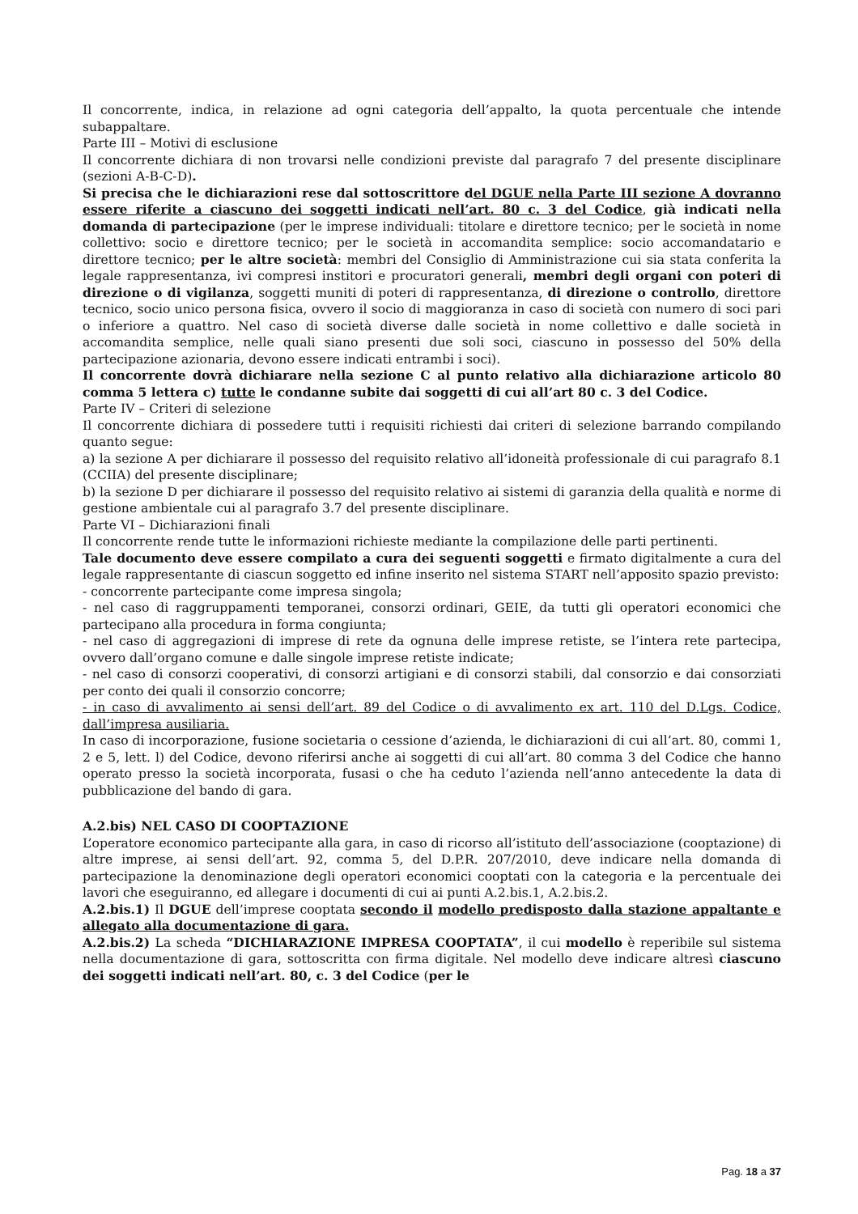Il concorrente, indica, in relazione ad ogni categoria dell’appalto, la quota percentuale che intende subappaltare.
Parte III – Motivi di esclusione
Il concorrente dichiara di non trovarsi nelle condizioni previste dal paragrafo 7 del presente disciplinare (sezioni A-B-C-D).
Si precisa che le dichiarazioni rese dal sottoscrittore del DGUE nella Parte III sezione A dovranno essere riferite a ciascuno dei soggetti indicati nell’art. 80 c. 3 del Codice, già indicati nella domanda di partecipazione (per le imprese individuali: titolare e direttore tecnico; per le società in nome collettivo: socio e direttore tecnico; per le società in accomandita semplice: socio accomandatario e direttore tecnico; per le altre società: membri del Consiglio di Amministrazione cui sia stata conferita la legale rappresentanza, ivi compresi institori e procuratori generali, membri degli organi con poteri di direzione o di vigilanza, soggetti muniti di poteri di rappresentanza, di direzione o controllo, direttore tecnico, socio unico persona fisica, ovvero il socio di maggioranza in caso di società con numero di soci pari o inferiore a quattro. Nel caso di società diverse dalle società in nome collettivo e dalle società in accomandita semplice, nelle quali siano presenti due soli soci, ciascuno in possesso del 50% della partecipazione azionaria, devono essere indicati entrambi i soci).
Il concorrente dovrà dichiarare nella sezione C al punto relativo alla dichiarazione articolo 80 comma 5 lettera c) tutte le condanne subite dai soggetti di cui all’art 80 c. 3 del Codice.
Parte IV – Criteri di selezione
Il concorrente dichiara di possedere tutti i requisiti richiesti dai criteri di selezione barrando compilando quanto segue:
a) la sezione A per dichiarare il possesso del requisito relativo all’idoneità professionale di cui paragrafo 8.1 (CCIIA) del presente disciplinare;
b) la sezione D per dichiarare il possesso del requisito relativo ai sistemi di garanzia della qualità e norme di gestione ambientale cui al paragrafo 3.7 del presente disciplinare.
Parte VI – Dichiarazioni finali
Il concorrente rende tutte le informazioni richieste mediante la compilazione delle parti pertinenti.
Tale documento deve essere compilato a cura dei seguenti soggetti e firmato digitalmente a cura del legale rappresentante di ciascun soggetto ed infine inserito nel sistema START nell’apposito spazio previsto:
- concorrente partecipante come impresa singola;
- nel caso di raggruppamenti temporanei, consorzi ordinari, GEIE, da tutti gli operatori economici che partecipano alla procedura in forma congiunta;
- nel caso di aggregazioni di imprese di rete da ognuna delle imprese retiste, se l’intera rete partecipa, ovvero dall’organo comune e dalle singole imprese retiste indicate;
- nel caso di consorzi cooperativi, di consorzi artigiani e di consorzi stabili, dal consorzio e dai consorziati per conto dei quali il consorzio concorre;
- in caso di avvalimento ai sensi dell’art. 89 del Codice o di avvalimento ex art. 110 del D.Lgs. Codice, dall’impresa ausiliaria.
In caso di incorporazione, fusione societaria o cessione d’azienda, le dichiarazioni di cui all’art. 80, commi 1, 2 e 5, lett. l) del Codice, devono riferirsi anche ai soggetti di cui all’art. 80 comma 3 del Codice che hanno operato presso la società incorporata, fusasi o che ha ceduto l’azienda nell’anno antecedente la data di pubblicazione del bando di gara.
A.2.bis) NEL CASO DI COOPTAZIONE
L’operatore economico partecipante alla gara, in caso di ricorso all’istituto dell’associazione (cooptazione) di altre imprese, ai sensi dell’art. 92, comma 5, del D.P.R. 207/2010, deve indicare nella domanda di partecipazione la denominazione degli operatori economici cooptati con la categoria e la percentuale dei lavori che eseguiranno, ed allegare i documenti di cui ai punti A.2.bis.1, A.2.bis.2.
A.2.bis.1) Il DGUE dell’imprese cooptata secondo il modello predisposto dalla stazione appaltante e allegato alla documentazione di gara.
A.2.bis.2) La scheda “DICHIARAZIONE IMPRESA COOPTATA”, il cui modello è reperibile sul sistema nella documentazione di gara, sottoscritta con firma digitale. Nel modello deve indicare altresì ciascuno dei soggetti indicati nell’art. 80, c. 3 del Codice (per le
Pag. 18 a 37